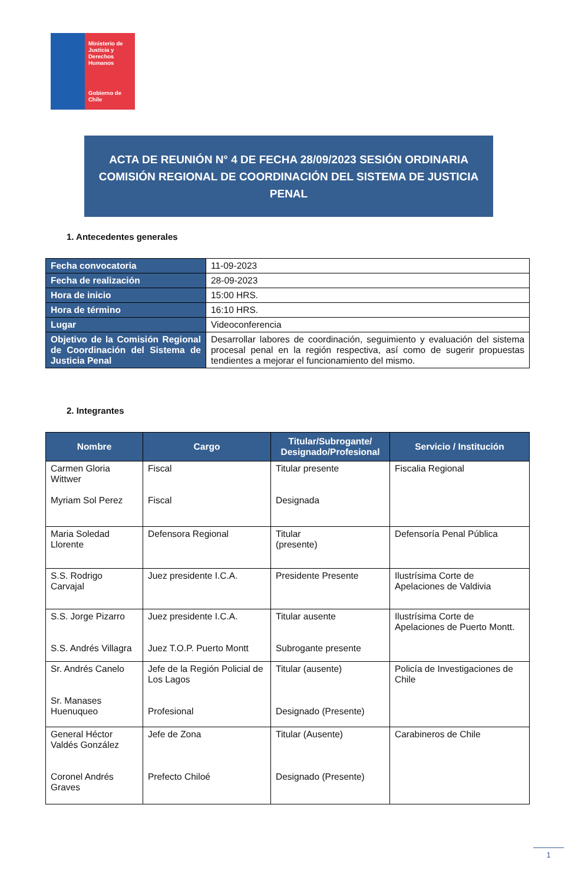Ministerio de Justicia y Derechos Humanos
Gobierno de Chile
ACTA DE REUNIÓN N° 4 DE FECHA 28/09/2023 SESIÓN ORDINARIA
COMISIÓN REGIONAL DE COORDINACIÓN DEL SISTEMA DE JUSTICIA
PENAL
1. Antecedentes generales
| Fecha convocatoria | 11-09-2023 |
| Fecha de realización | 28-09-2023 |
| Hora de inicio | 15:00 HRS. |
| Hora de término | 16:10 HRS. |
| Lugar | Videoconferencia |
| Objetivo de la Comisión Regional de Coordinación del Sistema de Justicia Penal | Desarrollar labores de coordinación, seguimiento y evaluación del sistema procesal penal en la región respectiva, así como de sugerir propuestas tendientes a mejorar el funcionamiento del mismo. |
2. Integrantes
| Nombre | Cargo | Titular/Subrogante/ Designado/Profesional | Servicio / Institución |
| --- | --- | --- | --- |
| Carmen Gloria Wittwer Myriam Sol Perez | Fiscal Fiscal | Titular presente Designada | Fiscalia Regional |
| Maria Soledad Llorente | Defensora Regional | Titular (presente) | Defensoría Penal Pública |
| S.S. Rodrigo Carvajal | Juez presidente I.C.A. | Presidente Presente | Ilustrísima Corte de Apelaciones de Valdivia |
| S.S. Jorge Pizarro S.S. Andrés Villagra | Juez presidente I.C.A. Juez T.O.P. Puerto Montt | Titular ausente Subrogante presente | Ilustrísima Corte de Apelaciones de Puerto Montt. |
| Sr. Andrés Canelo Sr. Manases Huenuqueo | Jefe de la Región Policial de Los Lagos Profesional | Titular (ausente) Designado (Presente) | Policía de Investigaciones de Chile |
| General Héctor Valdés González Coronel Andrés Graves | Jefe de Zona Prefecto Chiloé | Titular (Ausente) Designado (Presente) | Carabineros de Chile |
1